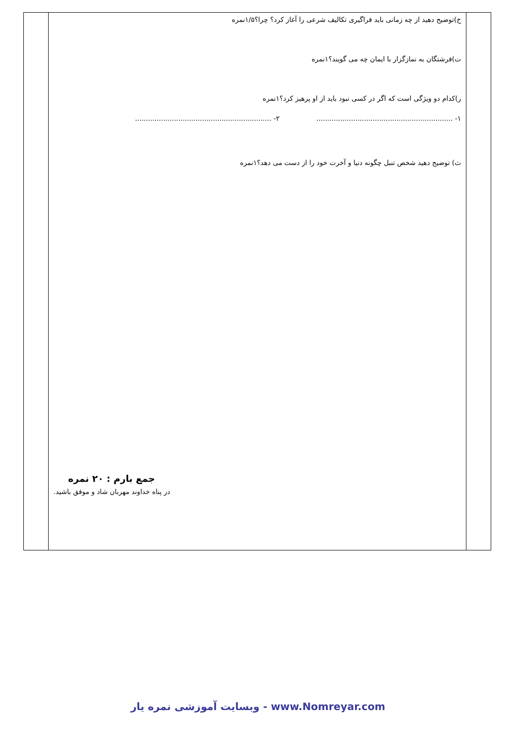| | خ)توضیح دهید از چه زمانی باید فراگیری تکالیف شرعی را آغاز کرد؟ چرا؟۱/۵نمره ت)فرشتگان به نمازگزار با ایمان چه می گویند؟۱نمره ر)کدام دو ویژگی است که اگر در کسی نبود باید از او پرهیز کرد؟۱نمره ۱- ............................................................... ۲- ............................................................... ث) توضیح دهید شخص تنبل چگونه دنیا و آخرت خود را از دست می دهد؟۱نمره جمع بارم : ۲۰ نمره در پناه خداوند مهربان شاد و موفق باشید. | |
وبسایت آموزشی نمره یار - www.Nomreyar.com